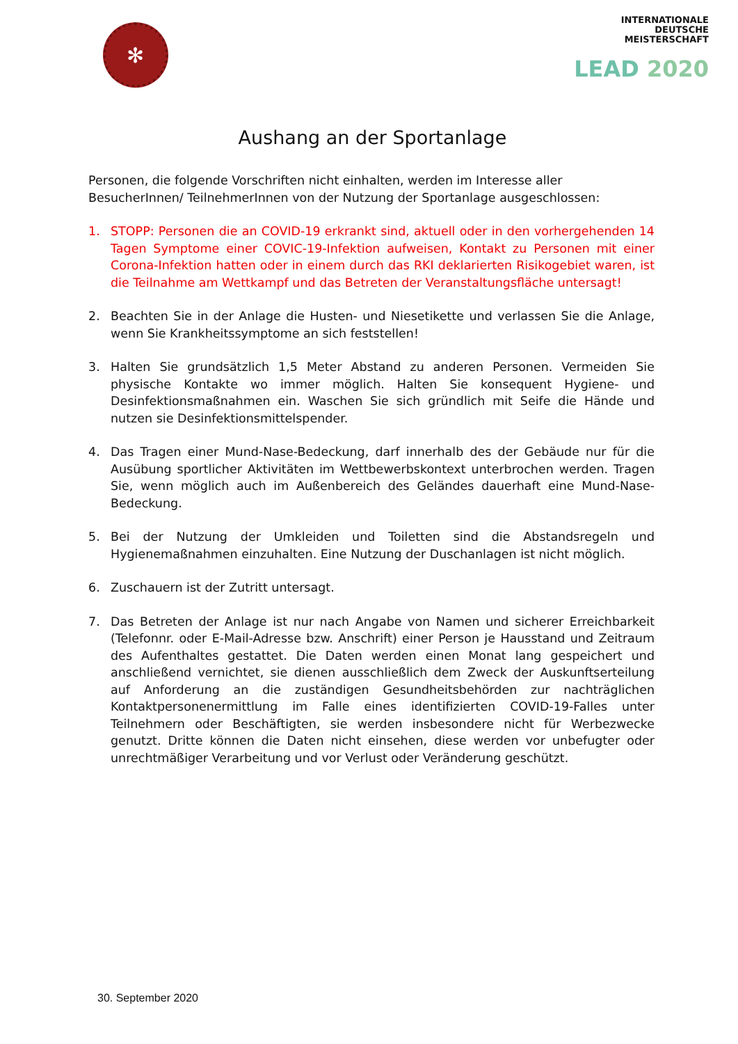✻
INTERNATIONALE
DEUTSCHE
MEISTERSCHAFT
LEAD 2020
Aushang an der Sportanlage
Personen, die folgende Vorschriften nicht einhalten, werden im Interesse aller BesucherInnen/ TeilnehmerInnen von der Nutzung der Sportanlage ausgeschlossen:
1. STOPP: Personen die an COVID-19 erkrankt sind, aktuell oder in den vorhergehenden 14 Tagen Symptome einer COVIC-19-Infektion aufweisen, Kontakt zu Personen mit einer Corona-Infektion hatten oder in einem durch das RKI deklarierten Risikogebiet waren, ist die Teilnahme am Wettkampf und das Betreten der Veranstaltungsfläche untersagt!
2. Beachten Sie in der Anlage die Husten- und Niesetikette und verlassen Sie die Anlage, wenn Sie Krankheitssymptome an sich feststellen!
3. Halten Sie grundsätzlich 1,5 Meter Abstand zu anderen Personen. Vermeiden Sie physische Kontakte wo immer möglich. Halten Sie konsequent Hygiene- und Desinfektionsmaßnahmen ein. Waschen Sie sich gründlich mit Seife die Hände und nutzen sie Desinfektionsmittelspender.
4. Das Tragen einer Mund-Nase-Bedeckung, darf innerhalb des der Gebäude nur für die Ausübung sportlicher Aktivitäten im Wettbewerbskontext unterbrochen werden. Tragen Sie, wenn möglich auch im Außenbereich des Geländes dauerhaft eine Mund-Nase-Bedeckung.
5. Bei der Nutzung der Umkleiden und Toiletten sind die Abstandsregeln und Hygienemaßnahmen einzuhalten. Eine Nutzung der Duschanlagen ist nicht möglich.
6. Zuschauern ist der Zutritt untersagt.
7. Das Betreten der Anlage ist nur nach Angabe von Namen und sicherer Erreichbarkeit (Telefonnr. oder E-Mail-Adresse bzw. Anschrift) einer Person je Hausstand und Zeitraum des Aufenthaltes gestattet. Die Daten werden einen Monat lang gespeichert und anschließend vernichtet, sie dienen ausschließlich dem Zweck der Auskunftserteilung auf Anforderung an die zuständigen Gesundheitsbehörden zur nachträglichen Kontaktpersonenermittlung im Falle eines identifizierten COVID-19-Falles unter Teilnehmern oder Beschäftigten, sie werden insbesondere nicht für Werbezwecke genutzt. Dritte können die Daten nicht einsehen, diese werden vor unbefugter oder unrechtmäßiger Verarbeitung und vor Verlust oder Veränderung geschützt.
30. September 2020